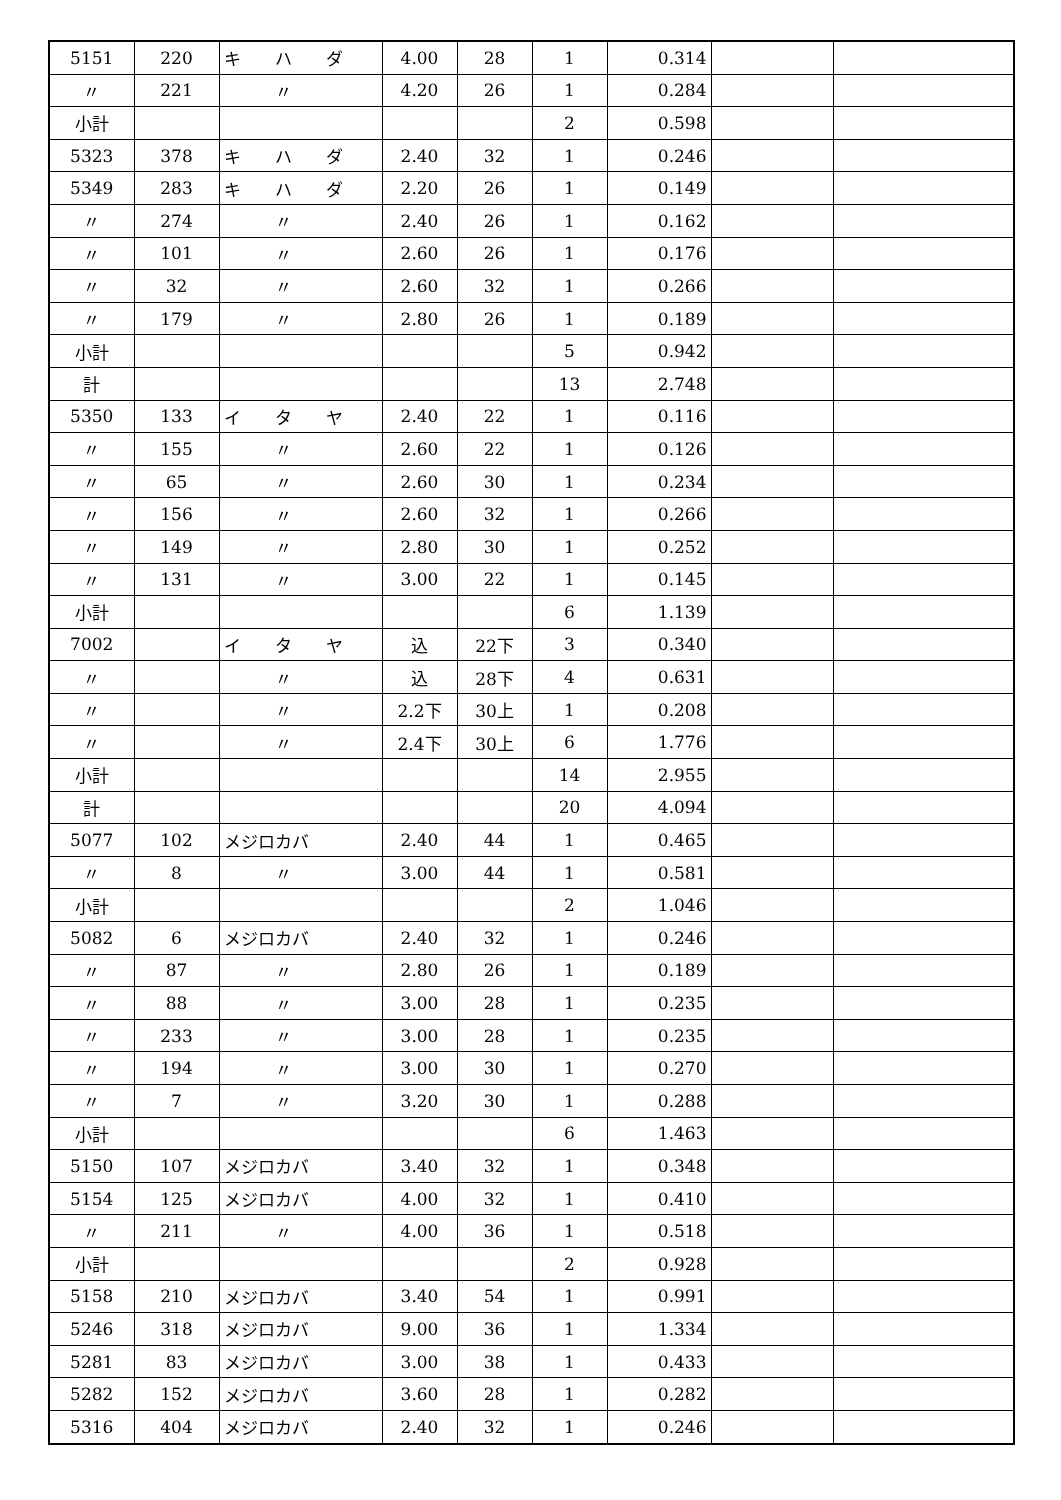| 5151 | 220 | キ ハ ダ | 4.00 | 28 | 1 | 0.314 | | |
| 〃 | 221 | 〃 | 4.20 | 26 | 1 | 0.284 | | |
| 小計 | | | | | 2 | 0.598 | | |
| 5323 | 378 | キ ハ ダ | 2.40 | 32 | 1 | 0.246 | | |
| 5349 | 283 | キ ハ ダ | 2.20 | 26 | 1 | 0.149 | | |
| 〃 | 274 | 〃 | 2.40 | 26 | 1 | 0.162 | | |
| 〃 | 101 | 〃 | 2.60 | 26 | 1 | 0.176 | | |
| 〃 | 32 | 〃 | 2.60 | 32 | 1 | 0.266 | | |
| 〃 | 179 | 〃 | 2.80 | 26 | 1 | 0.189 | | |
| 小計 | | | | | 5 | 0.942 | | |
| 計 | | | | | 13 | 2.748 | | |
| 5350 | 133 | イ タ ヤ | 2.40 | 22 | 1 | 0.116 | | |
| 〃 | 155 | 〃 | 2.60 | 22 | 1 | 0.126 | | |
| 〃 | 65 | 〃 | 2.60 | 30 | 1 | 0.234 | | |
| 〃 | 156 | 〃 | 2.60 | 32 | 1 | 0.266 | | |
| 〃 | 149 | 〃 | 2.80 | 30 | 1 | 0.252 | | |
| 〃 | 131 | 〃 | 3.00 | 22 | 1 | 0.145 | | |
| 小計 | | | | | 6 | 1.139 | | |
| 7002 | | イ タ ヤ | 込 | 22下 | 3 | 0.340 | | |
| 〃 | | 〃 | 込 | 28下 | 4 | 0.631 | | |
| 〃 | | 〃 | 2.2下 | 30上 | 1 | 0.208 | | |
| 〃 | | 〃 | 2.4下 | 30上 | 6 | 1.776 | | |
| 小計 | | | | | 14 | 2.955 | | |
| 計 | | | | | 20 | 4.094 | | |
| 5077 | 102 | メジロカバ | 2.40 | 44 | 1 | 0.465 | | |
| 〃 | 8 | 〃 | 3.00 | 44 | 1 | 0.581 | | |
| 小計 | | | | | 2 | 1.046 | | |
| 5082 | 6 | メジロカバ | 2.40 | 32 | 1 | 0.246 | | |
| 〃 | 87 | 〃 | 2.80 | 26 | 1 | 0.189 | | |
| 〃 | 88 | 〃 | 3.00 | 28 | 1 | 0.235 | | |
| 〃 | 233 | 〃 | 3.00 | 28 | 1 | 0.235 | | |
| 〃 | 194 | 〃 | 3.00 | 30 | 1 | 0.270 | | |
| 〃 | 7 | 〃 | 3.20 | 30 | 1 | 0.288 | | |
| 小計 | | | | | 6 | 1.463 | | |
| 5150 | 107 | メジロカバ | 3.40 | 32 | 1 | 0.348 | | |
| 5154 | 125 | メジロカバ | 4.00 | 32 | 1 | 0.410 | | |
| 〃 | 211 | 〃 | 4.00 | 36 | 1 | 0.518 | | |
| 小計 | | | | | 2 | 0.928 | | |
| 5158 | 210 | メジロカバ | 3.40 | 54 | 1 | 0.991 | | |
| 5246 | 318 | メジロカバ | 9.00 | 36 | 1 | 1.334 | | |
| 5281 | 83 | メジロカバ | 3.00 | 38 | 1 | 0.433 | | |
| 5282 | 152 | メジロカバ | 3.60 | 28 | 1 | 0.282 | | |
| 5316 | 404 | メジロカバ | 2.40 | 32 | 1 | 0.246 | | |